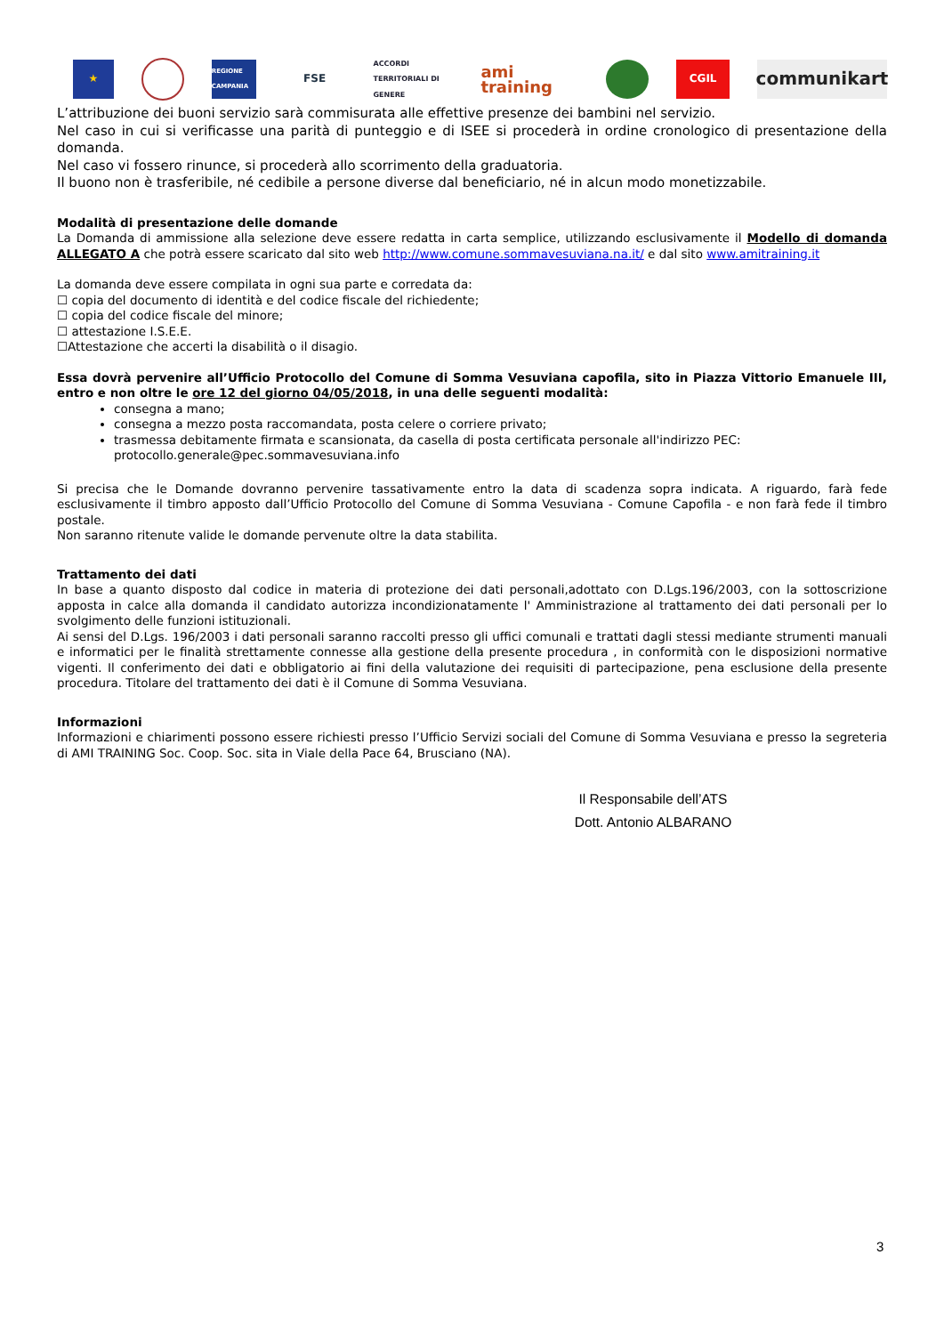★
REGIONE CAMPANIA
FSE
ACCORDI TERRITORIALI DI GENERE
ami training
CGIL
communikart
L’attribuzione dei buoni servizio sarà commisurata alle effettive presenze dei bambini nel servizio.
Nel caso in cui si verificasse una parità di punteggio e di ISEE si procederà in ordine cronologico di presentazione della domanda.
Nel caso vi fossero rinunce, si procederà allo scorrimento della graduatoria.
Il buono non è trasferibile, né cedibile a persone diverse dal beneficiario, né in alcun modo monetizzabile.
Modalità di presentazione delle domande
La Domanda di ammissione alla selezione deve essere redatta in carta semplice, utilizzando esclusivamente il Modello di domanda ALLEGATO A che potrà essere scaricato dal sito web http://www.comune.sommavesuviana.na.it/ e dal sito www.amitraining.it
La domanda deve essere compilata in ogni sua parte e corredata da:
☐ copia del documento di identità e del codice fiscale del richiedente;
☐ copia del codice fiscale del minore;
☐ attestazione I.S.E.E.
☐Attestazione che accerti la disabilità o il disagio.
Essa dovrà pervenire all’Ufficio Protocollo del Comune di Somma Vesuviana capofila, sito in Piazza Vittorio Emanuele III, entro e non oltre le ore 12 del giorno 04/05/2018, in una delle seguenti modalità:
consegna a mano;
consegna a mezzo posta raccomandata, posta celere o corriere privato;
trasmessa debitamente firmata e scansionata, da casella di posta certificata personale all'indirizzo PEC: protocollo.generale@pec.sommavesuviana.info
Si precisa che le Domande dovranno pervenire tassativamente entro la data di scadenza sopra indicata. A riguardo, farà fede esclusivamente il timbro apposto dall’Ufficio Protocollo del Comune di Somma Vesuviana - Comune Capofila - e non farà fede il timbro postale.
Non saranno ritenute valide le domande pervenute oltre la data stabilita.
Trattamento dei dati
In base a quanto disposto dal codice in materia di protezione dei dati personali,adottato con D.Lgs.196/2003, con la sottoscrizione apposta in calce alla domanda il candidato autorizza incondizionatamente l' Amministrazione al trattamento dei dati personali per lo svolgimento delle funzioni istituzionali.
Ai sensi del D.Lgs. 196/2003 i dati personali saranno raccolti presso gli uffici comunali e trattati dagli stessi mediante strumenti manuali e informatici per le finalità strettamente connesse alla gestione della presente procedura , in conformità con le disposizioni normative vigenti. Il conferimento dei dati e obbligatorio ai fini della valutazione dei requisiti di partecipazione, pena esclusione della presente procedura. Titolare del trattamento dei dati è il Comune di Somma Vesuviana.
Informazioni
Informazioni e chiarimenti possono essere richiesti presso l’Ufficio Servizi sociali del Comune di Somma Vesuviana e presso la segreteria di AMI TRAINING Soc. Coop. Soc. sita in Viale della Pace 64, Brusciano (NA).
Il Responsabile dell’ATS
Dott. Antonio ALBARANO
3